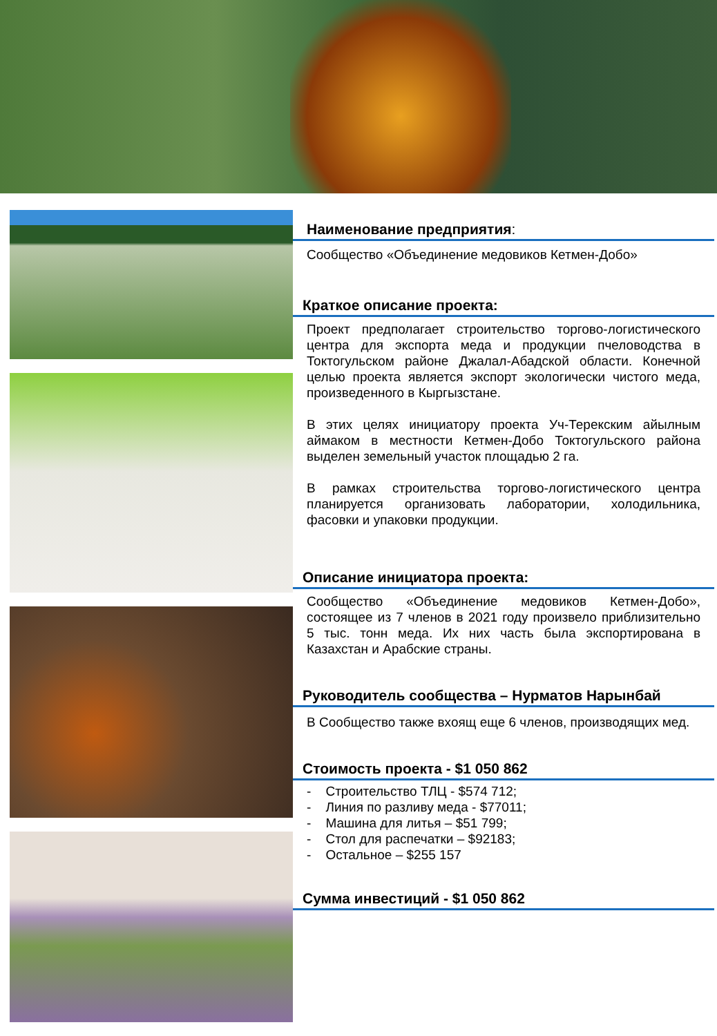Наименование предприятия:
Сообщество «Объединение медовиков Кетмен-Добо»
Краткое описание проекта:
Проект предполагает строительство торгово-логистического центра для экспорта меда и продукции пчеловодства в Токтогульском районе Джалал-Абадской области. Конечной целью проекта является экспорт экологически чистого меда, произведенного в Кыргызстане.
В этих целях инициатору проекта Уч-Терекским айылным аймаком в местности Кетмен-Добо Токтогульского района выделен земельный участок площадью 2 га.
В рамках строительства торгово-логистического центра планируется организовать лаборатории, холодильника, фасовки и упаковки продукции.
Описание инициатора проекта:
Сообщество «Объединение медовиков Кетмен-Добо», состоящее из 7 членов в 2021 году произвело приблизительно 5 тыс. тонн меда. Их них часть была экспортирована в Казахстан и Арабские страны.
Руководитель сообщества – Нурматов Нарынбай
В Сообщество также вхоящ еще 6 членов, производящих мед.
Стоимость проекта - $1 050 862
- Строительство ТЛЦ - $574 712;
- Линия по разливу меда - $77011;
- Машина для литья – $51 799;
- Стол для распечатки – $92183;
- Остальное – $255 157
Сумма инвестиций - $1 050 862